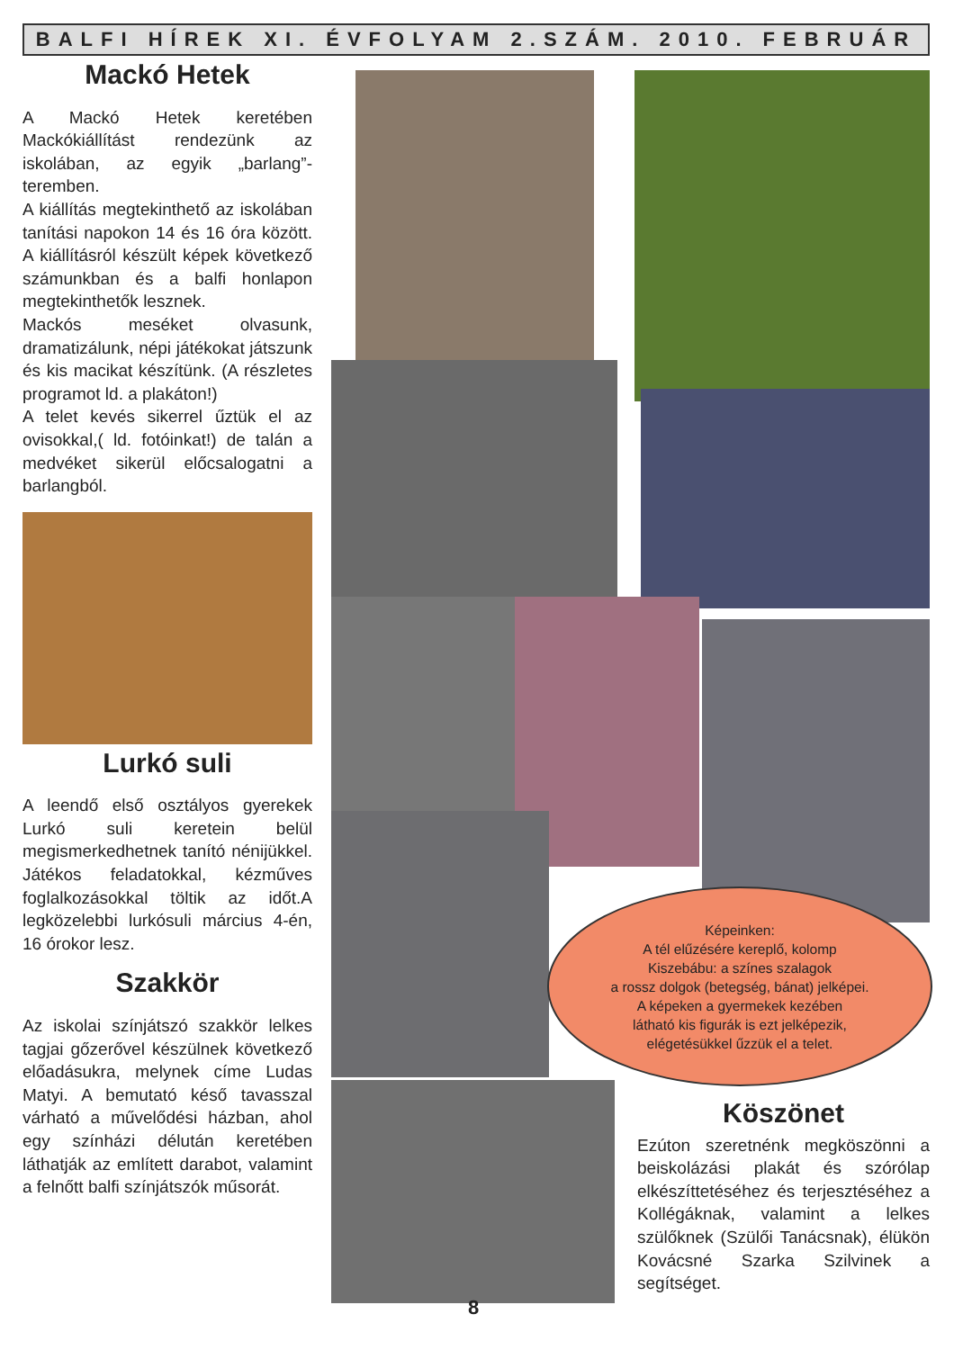BALFI HÍREK XI. ÉVFOLYAM 2.SZÁM. 2010. FEBRUÁR
Mackó Hetek
A Mackó Hetek keretében Mackókiállítást rendezünk az iskolában, az egyik „barlang”-teremben.
A kiállítás megtekinthető az iskolában tanítási napokon 14 és 16 óra között. A kiállításról készült képek következő számunkban és a balfi honlapon megtekinthetők lesznek.
Mackós meséket olvasunk, dramatizálunk, népi játékokat játszunk és kis macikat készítünk. (A részletes programot ld. a plakáton!)
A telet kevés sikerrel űztük el az ovisokkal,( ld. fotóinkat!) de talán a medvéket sikerül előcsalogatni a barlangból.
Lurkó suli
A leendő első osztályos gyerekek Lurkó suli keretein belül megismerkedhetnek tanító nénijükkel. Játékos feladatokkal, kézműves foglalkozásokkal töltik az időt.A legközelebbi lurkósuli március 4-én, 16 órokor lesz.
Szakkör
Az iskolai színjátszó szakkör lelkes tagjai gőzerővel készülnek következő előadásukra, melynek címe Ludas Matyi. A bemutató késő tavasszal várható a művelődési házban, ahol egy színházi délután keretében láthatják az említett darabot, valamint a felnőtt balfi színjátszók műsorát.
Képeinken:
A tél elűzésére kereplő, kolomp
Kiszebábu: a színes szalagok
a rossz dolgok (betegség, bánat) jelképei.
A képeken a gyermekek kezében
látható kis figurák is ezt jelképezik,
elégetésükkel űzzük el a telet.
Köszönet
Ezúton szeretnénk megköszönni a beiskolázási plakát és szórólap elkészíttetéséhez és terjesztéséhez a Kollégáknak, valamint a lelkes szülőknek (Szülői Tanácsnak), élükön Kovácsné Szarka Szilvinek a segítséget.
8